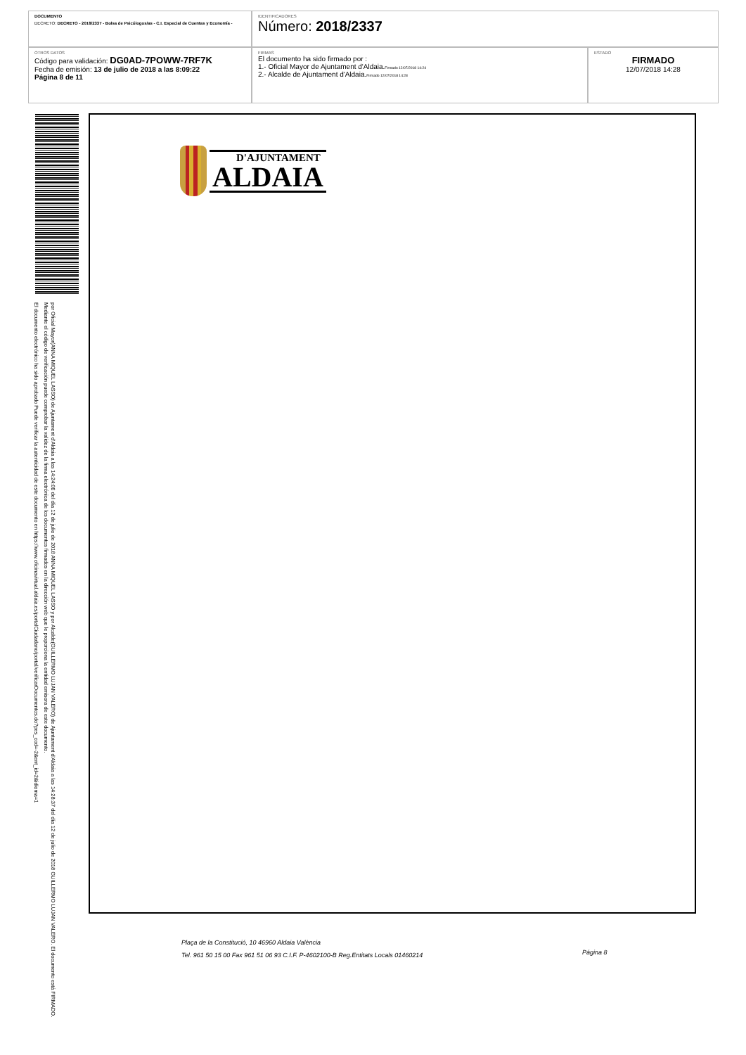| DOCUMENTO DECRETO: DECRETO - 2018/2337 - Bolsa de Psicólogos/as - C.I. Especial de Cuentas y Economía - | IDENTIFICADORES Número: 2018/2337 | |
| OTROS DATOS Código para validación: DG0AD-7POWW-7RF7K Fecha de emisión: 13 de julio de 2018 a las 8:09:22 Página 8 de 11 | FIRMAS El documento ha sido firmado por : 1.- Oficial Mayor de Ajuntament d'Aldaia. Firmado 12/07/2018 14:24 2.- Alcalde de Ajuntament d'Aldaia. Firmado 12/07/2018 14:28 | ESTADO FIRMADO 12/07/2018 14:28 |
El documento electrónico ha sido aprobado Puede verificar la autenticidad de este documento en https://www.oficinavirtual.aldaia.es/portalCiudadano/portal/verificarDocumentos.do?pes_cod=-2&ent_id=2&idioma=1
por Oficial Mayor(ANNA MIQUEL LASSO) de Ajuntament d'Aldaia a las 14:24:06 del día 12 de julio de 2018 ANNA MIQUEL LASSO y por Alcalde(GUILLERMO LUJAN VALERO) de Ajuntament d'Aldaia a las 14:28:37 del día 12 de julio de 2018 GUILLERMO LUJAN VALERO. El documento está FIRMADO. Mediante el código de verificación puede comprobar la validez de la firma electrónica de los documentos firmados en la dirección web que le proporciona la entidad emisora de este documento.
D'AJUNTAMENT
ALDAIA
Plaça de la Constitució, 10 46960 Aldaia València
Tel. 961 50 15 00 Fax 961 51 06 93 C.I.F. P-4602100-B Reg.Entitats Locals 01460214
Página 8